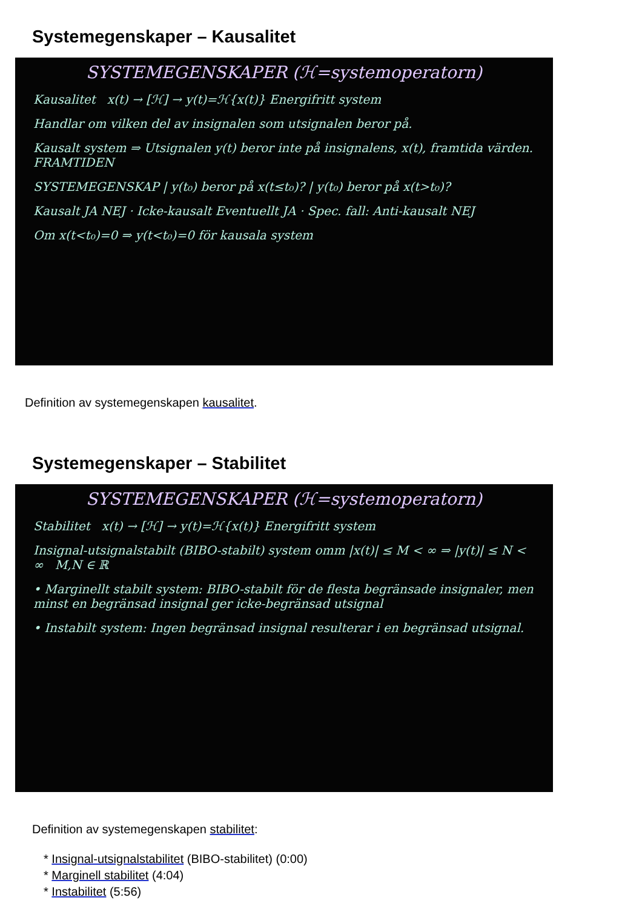Systemegenskaper – Kausalitet
SYSTEMEGENSKAPER (ℋ=systemoperatorn)
Kausalitet x(t) → [ℋ] → y(t)=ℋ{x(t)} Energifritt system
Handlar om vilken del av insignalen som utsignalen beror på.
Kausalt system ⇒ Utsignalen y(t) beror inte på insignalens, x(t), framtida värden. FRAMTIDEN
SYSTEMEGENSKAP | y(t₀) beror på x(t≤t₀)? | y(t₀) beror på x(t>t₀)?
Kausalt JA NEJ · Icke-kausalt Eventuellt JA · Spec. fall: Anti-kausalt NEJ
Om x(t<t₀)=0 ⇒ y(t<t₀)=0 för kausala system
Definition av systemegenskapen kausalitet.
Systemegenskaper – Stabilitet
SYSTEMEGENSKAPER (ℋ=systemoperatorn)
Stabilitet x(t) → [ℋ] → y(t)=ℋ{x(t)} Energifritt system
Insignal-utsignalstabilt (BIBO-stabilt) system omm |x(t)| ≤ M < ∞ ⇒ |y(t)| ≤ N < ∞ M,N ∈ ℝ
• Marginellt stabilt system: BIBO-stabilt för de flesta begränsade insignaler, men minst en begränsad insignal ger icke-begränsad utsignal
• Instabilt system: Ingen begränsad insignal resulterar i en begränsad utsignal.
Definition av systemegenskapen stabilitet:
* Insignal-utsignalstabilitet (BIBO-stabilitet) (0:00)
* Marginell stabilitet (4:04)
* Instabilitet (5:56)